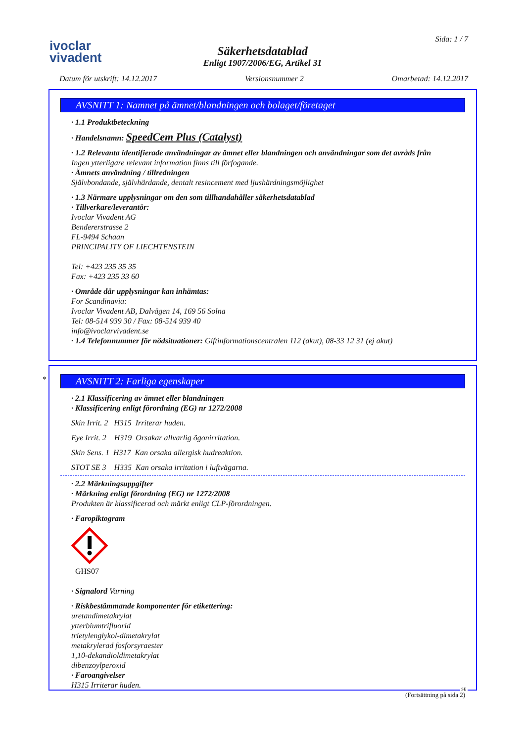ivoclar
vivadent
Säkerhetsdatablad
Enligt 1907/2006/EG, Artikel 31
Sida: 1 / 7
Datum för utskrift: 14.12.2017 Versionsnummer 2 Omarbetad: 14.12.2017
AVSNITT 1: Namnet på ämnet/blandningen och bolaget/företaget
· 1.1 Produktbeteckning
· Handelsnamn: SpeedCem Plus (Catalyst)
· 1.2 Relevanta identifierade användningar av ämnet eller blandningen och användningar som det avråds från
Ingen ytterligare relevant information finns till förfogande.
· Ämnets användning / tillredningen
Självbondande, självhärdande, dentalt resincement med ljushärdningsmöjlighet
· 1.3 Närmare upplysningar om den som tillhandahåller säkerhetsdatablad
· Tillverkare/leverantör:
Ivoclar Vivadent AG
Bendererstrasse 2
FL-9494 Schaan
PRINCIPALITY OF LIECHTENSTEIN
Tel: +423 235 35 35
Fax: +423 235 33 60
· Område där upplysningar kan inhämtas:
For Scandinavia:
Ivoclar Vivadent AB, Dalvägen 14, 169 56 Solna
Tel: 08-514 939 30 / Fax: 08-514 939 40
info@ivoclarvivadent.se
· 1.4 Telefonnummer för nödsituationer: Giftinformationscentralen 112 (akut), 08-33 12 31 (ej akut)
*
AVSNITT 2: Farliga egenskaper
· 2.1 Klassificering av ämnet eller blandningen
· Klassificering enligt förordning (EG) nr 1272/2008
Skin Irrit. 2 H315 Irriterar huden.
Eye Irrit. 2 H319 Orsakar allvarlig ögonirritation.
Skin Sens. 1 H317 Kan orsaka allergisk hudreaktion.
STOT SE 3 H335 Kan orsaka irritation i luftvägarna.
· 2.2 Märkningsuppgifter
· Märkning enligt förordning (EG) nr 1272/2008
Produkten är klassificerad och märkt enligt CLP-förordningen.
· Faropiktogram
GHS07
· Signalord Varning
· Riskbestämmande komponenter för etikettering:
uretandimetakrylat
ytterbiumtrifluorid
trietylenglykol-dimetakrylat
metakrylerad fosforsyraester
1,10-dekandioldimetakrylat
dibenzoylperoxid
· Faroangivelser
H315 Irriterar huden.
(Fortsättning på sida 2)
SE